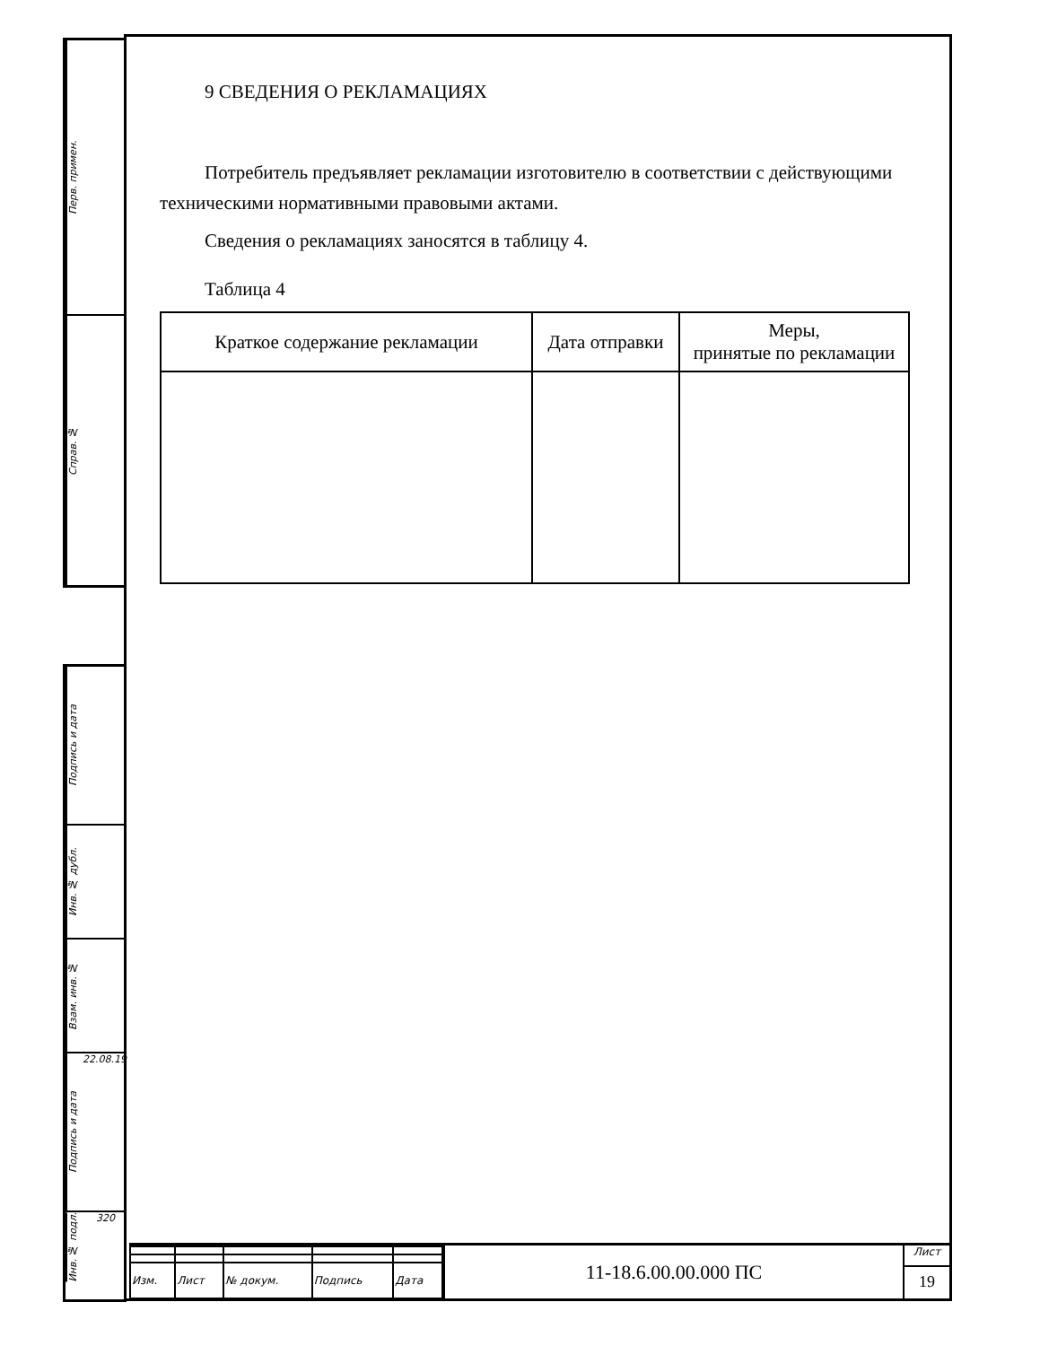Перв. примен.
Справ. №
Подпись и дата
Инв. № дубл.
Взам. инв. №
Подпись и дата 22.08.19
Инв. № подл. 320
9 СВЕДЕНИЯ О РЕКЛАМАЦИЯХ
Потребитель предъявляет рекламации изготовителю в соответствии с действующими техническими нормативными правовыми актами.
Сведения о рекламациях заносятся в таблицу 4.
Таблица 4
| Краткое содержание рекламации | Дата отправки | Меры, принятые по рекламации |
| --- | --- | --- |
| Изм. | Лист | № докум. | Подпись | Дата |
11-18.6.00.00.000 ПС
Лист
19